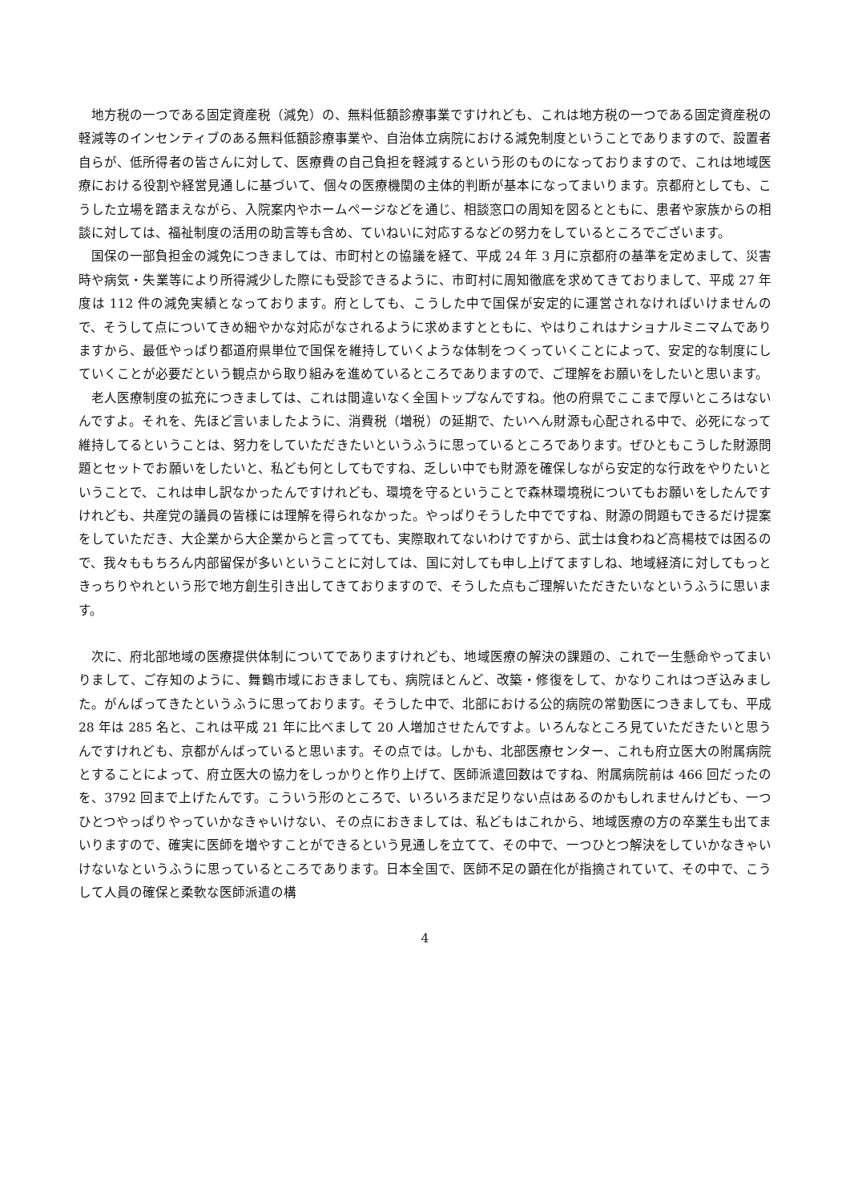地方税の一つである固定資産税（減免）の、無料低額診療事業ですけれども、これは地方税の一つである固定資産税の軽減等のインセンティブのある無料低額診療事業や、自治体立病院における減免制度ということでありますので、設置者自らが、低所得者の皆さんに対して、医療費の自己負担を軽減するという形のものになっておりますので、これは地域医療における役割や経営見通しに基づいて、個々の医療機関の主体的判断が基本になってまいります。京都府としても、こうした立場を踏まえながら、入院案内やホームページなどを通じ、相談窓口の周知を図るとともに、患者や家族からの相談に対しては、福祉制度の活用の助言等も含め、ていねいに対応するなどの努力をしているところでございます。
国保の一部負担金の減免につきましては、市町村との協議を経て、平成 24 年 3 月に京都府の基準を定めまして、災害時や病気・失業等により所得減少した際にも受診できるように、市町村に周知徹底を求めてきておりまして、平成 27 年度は 112 件の減免実績となっております。府としても、こうした中で国保が安定的に運営されなければいけませんので、そうして点についてきめ細やかな対応がなされるように求めますとともに、やはりこれはナショナルミニマムでありますから、最低やっぱり都道府県単位で国保を維持していくような体制をつくっていくことによって、安定的な制度にしていくことが必要だという観点から取り組みを進めているところでありますので、ご理解をお願いをしたいと思います。
老人医療制度の拡充につきましては、これは間違いなく全国トップなんですね。他の府県でここまで厚いところはないんですよ。それを、先ほど言いましたように、消費税（増税）の延期で、たいへん財源も心配される中で、必死になって維持してるということは、努力をしていただきたいというふうに思っているところであります。ぜひともこうした財源問題とセットでお願いをしたいと、私ども何としてもですね、乏しい中でも財源を確保しながら安定的な行政をやりたいということで、これは申し訳なかったんですけれども、環境を守るということで森林環境税についてもお願いをしたんですけれども、共産党の議員の皆様には理解を得られなかった。やっぱりそうした中でですね、財源の問題もできるだけ提案をしていただき、大企業から大企業からと言ってても、実際取れてないわけですから、武士は食わねど高楊枝では困るので、我々ももちろん内部留保が多いということに対しては、国に対しても申し上げてますしね、地域経済に対してもっときっちりやれという形で地方創生引き出してきておりますので、そうした点もご理解いただきたいなというふうに思います。
次に、府北部地域の医療提供体制についてでありますけれども、地域医療の解決の課題の、これで一生懸命やってまいりまして、ご存知のように、舞鶴市域におきましても、病院ほとんど、改築・修復をして、かなりこれはつぎ込みました。がんばってきたというふうに思っております。そうした中で、北部における公的病院の常勤医につきましても、平成 28 年は 285 名と、これは平成 21 年に比べまして 20 人増加させたんですよ。いろんなところ見ていただきたいと思うんですけれども、京都がんばっていると思います。その点では。しかも、北部医療センター、これも府立医大の附属病院とすることによって、府立医大の協力をしっかりと作り上げて、医師派遣回数はですね、附属病院前は 466 回だったのを、3792 回まで上げたんです。こういう形のところで、いろいろまだ足りない点はあるのかもしれませんけども、一つひとつやっぱりやっていかなきゃいけない、その点におきましては、私どもはこれから、地域医療の方の卒業生も出てまいりますので、確実に医師を増やすことができるという見通しを立てて、その中で、一つひとつ解決をしていかなきゃいけないなというふうに思っているところであります。日本全国で、医師不足の顕在化が指摘されていて、その中で、こうして人員の確保と柔軟な医師派遣の構
4